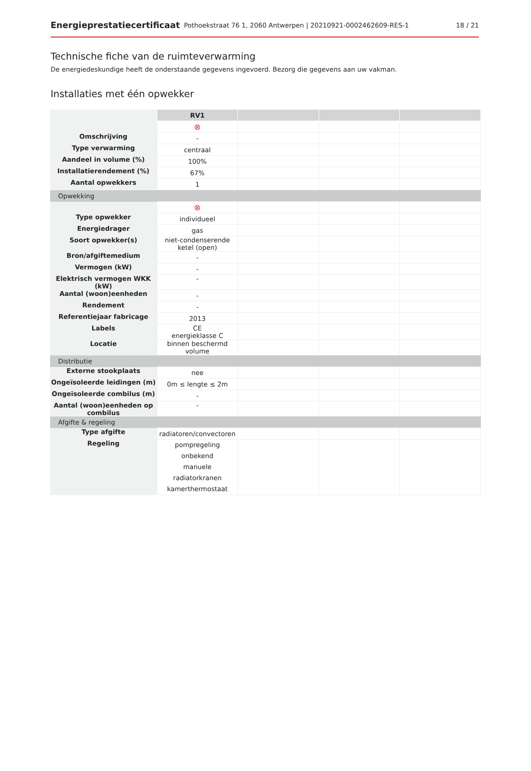Energieprestatiecertificaat Pothoekstraat 76 1, 2060 Antwerpen | 20210921-0002462609-RES-1 18 / 21
Technische fiche van de ruimteverwarming
De energiedeskundige heeft de onderstaande gegevens ingevoerd. Bezorg die gegevens aan uw vakman.
Installaties met één opwekker
| | RV1 | | | |
| | ⊗ | | | |
| Omschrijving | - | | | |
| Type verwarming | centraal | | | |
| Aandeel in volume (%) | 100% | | | |
| Installatierendement (%) | 67% | | | |
| Aantal opwekkers | 1 | | | |
| Opwekking | | | | |
| | ⊗ | | | |
| Type opwekker | individueel | | | |
| Energiedrager | gas | | | |
| Soort opwekker(s) | niet-condenserende ketel (open) | | | |
| Bron/afgiftemedium | - | | | |
| Vermogen (kW) | - | | | |
| Elektrisch vermogen WKK (kW) | - | | | |
| Aantal (woon)eenheden | - | | | |
| Rendement | - | | | |
| Referentiejaar fabricage | 2013 | | | |
| Labels | CE energieklasse C | | | |
| Locatie | binnen beschermd volume | | | |
| Distributie | | | | |
| Externe stookplaats | nee | | | |
| Ongeïsoleerde leidingen (m) | 0m ≤ lengte ≤ 2m | | | |
| Ongeïsoleerde combilus (m) | - | | | |
| Aantal (woon)eenheden op combilus | - | | | |
| Afgifte & regeling | | | | |
| Type afgifte | radiatoren/convectoren | | | |
| Regeling | pompregeling onbekend manuele radiatorkranen kamerthermostaat | | | |